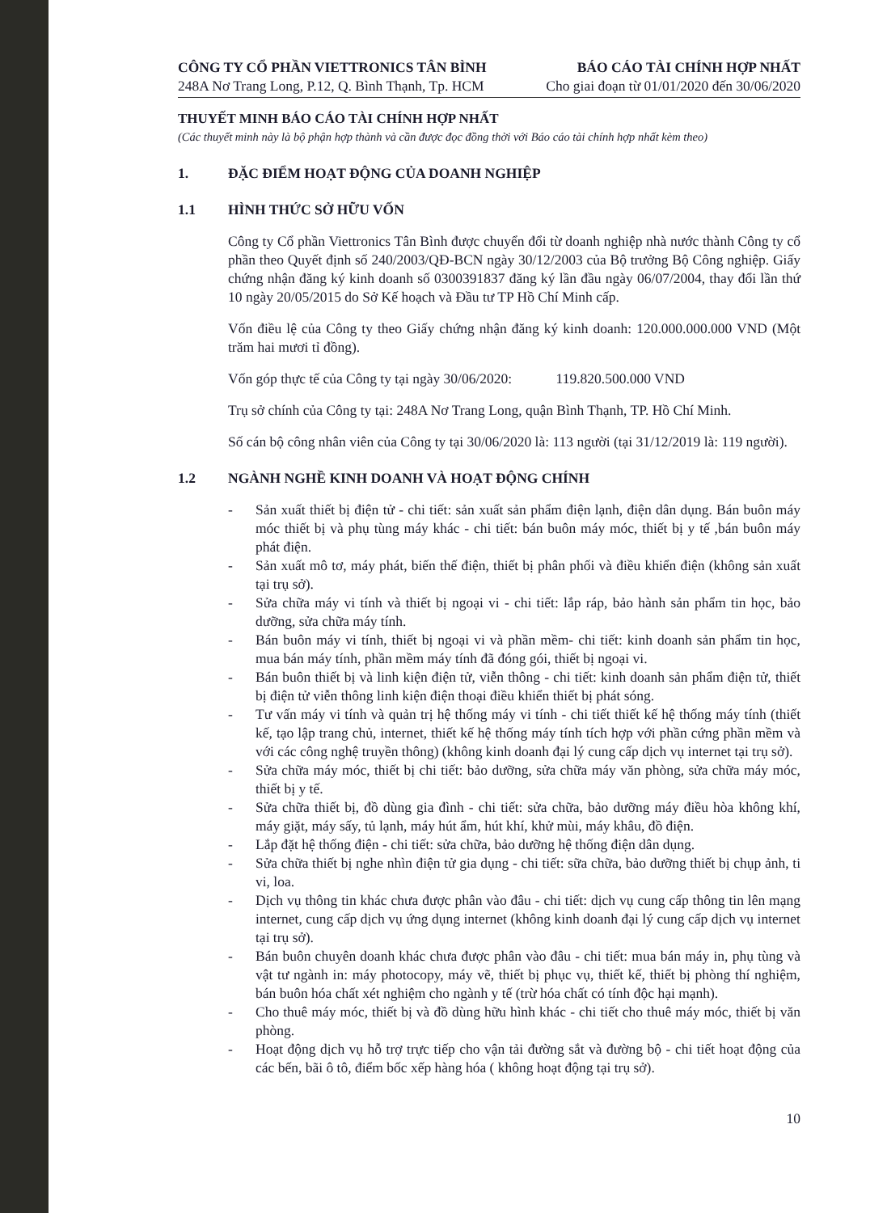CÔNG TY CỔ PHẦN VIETTRONICS TÂN BÌNH
248A Nơ Trang Long, P.12, Q. Bình Thạnh, Tp. HCM
BÁO CÁO TÀI CHÍNH HỢP NHẤT
Cho giai đoạn từ 01/01/2020 đến 30/06/2020
THUYẾT MINH BÁO CÁO TÀI CHÍNH HỢP NHẤT
(Các thuyết minh này là bộ phận hợp thành và cần được đọc đồng thời với Báo cáo tài chính hợp nhất kèm theo)
1. ĐẶC ĐIỂM HOẠT ĐỘNG CỦA DOANH NGHIỆP
1.1 HÌNH THỨC SỞ HỮU VỐN
Công ty Cổ phần Viettronics Tân Bình được chuyển đổi từ doanh nghiệp nhà nước thành Công ty cổ phần theo Quyết định số 240/2003/QĐ-BCN ngày 30/12/2003 của Bộ trưởng Bộ Công nghiệp. Giấy chứng nhận đăng ký kinh doanh số 0300391837 đăng ký lần đầu ngày 06/07/2004, thay đổi lần thứ 10 ngày 20/05/2015 do Sở Kế hoạch và Đầu tư TP Hồ Chí Minh cấp.
Vốn điều lệ của Công ty theo Giấy chứng nhận đăng ký kinh doanh: 120.000.000.000 VND (Một trăm hai mươi tỉ đồng).
Vốn góp thực tế của Công ty tại ngày 30/06/2020: 119.820.500.000 VND
Trụ sở chính của Công ty tại: 248A Nơ Trang Long, quận Bình Thạnh, TP. Hồ Chí Minh.
Số cán bộ công nhân viên của Công ty tại 30/06/2020 là: 113 người (tại 31/12/2019 là: 119 người).
1.2 NGÀNH NGHỀ KINH DOANH VÀ HOẠT ĐỘNG CHÍNH
- Sản xuất thiết bị điện tử - chi tiết: sản xuất sản phẩm điện lạnh, điện dân dụng. Bán buôn máy móc thiết bị và phụ tùng máy khác - chi tiết: bán buôn máy móc, thiết bị y tế ,bán buôn máy phát điện.
- Sản xuất mô tơ, máy phát, biến thế điện, thiết bị phân phối và điều khiển điện (không sản xuất tại trụ sở).
- Sửa chữa máy vi tính và thiết bị ngoại vi - chi tiết: lắp ráp, bảo hành sản phẩm tin học, bảo dưỡng, sửa chữa máy tính.
- Bán buôn máy vi tính, thiết bị ngoại vi và phần mềm- chi tiết: kinh doanh sản phẩm tin học, mua bán máy tính, phần mềm máy tính đã đóng gói, thiết bị ngoại vi.
- Bán buôn thiết bị và linh kiện điện tử, viễn thông - chi tiết: kinh doanh sản phẩm điện tử, thiết bị điện tử viễn thông linh kiện điện thoại điều khiển thiết bị phát sóng.
- Tư vấn máy vi tính và quản trị hệ thống máy vi tính - chi tiết thiết kế hệ thống máy tính (thiết kế, tạo lập trang chủ, internet, thiết kế hệ thống máy tính tích hợp với phần cứng phần mềm và với các công nghệ truyền thông) (không kinh doanh đại lý cung cấp dịch vụ internet tại trụ sở).
- Sửa chữa máy móc, thiết bị chi tiết: bảo dưỡng, sửa chữa máy văn phòng, sửa chữa máy móc, thiết bị y tế.
- Sửa chữa thiết bị, đồ dùng gia đình - chi tiết: sửa chữa, bảo dưỡng máy điều hòa không khí, máy giặt, máy sấy, tủ lạnh, máy hút ẩm, hút khí, khử mùi, máy khâu, đồ điện.
- Lắp đặt hệ thống điện - chi tiết: sửa chữa, bảo dưỡng hệ thống điện dân dụng.
- Sửa chữa thiết bị nghe nhìn điện tử gia dụng - chi tiết: sữa chữa, bảo dưỡng thiết bị chụp ảnh, ti vi, loa.
- Dịch vụ thông tin khác chưa được phân vào đâu - chi tiết: dịch vụ cung cấp thông tin lên mạng internet, cung cấp dịch vụ ứng dụng internet (không kinh doanh đại lý cung cấp dịch vụ internet tại trụ sở).
- Bán buôn chuyên doanh khác chưa được phân vào đâu - chi tiết: mua bán máy in, phụ tùng và vật tư ngành in: máy photocopy, máy vẽ, thiết bị phục vụ, thiết kế, thiết bị phòng thí nghiệm, bán buôn hóa chất xét nghiệm cho ngành y tế (trừ hóa chất có tính độc hại mạnh).
- Cho thuê máy móc, thiết bị và đồ dùng hữu hình khác - chi tiết cho thuê máy móc, thiết bị văn phòng.
- Hoạt động dịch vụ hỗ trợ trực tiếp cho vận tải đường sắt và đường bộ - chi tiết hoạt động của các bến, bãi ô tô, điểm bốc xếp hàng hóa ( không hoạt động tại trụ sở).
10